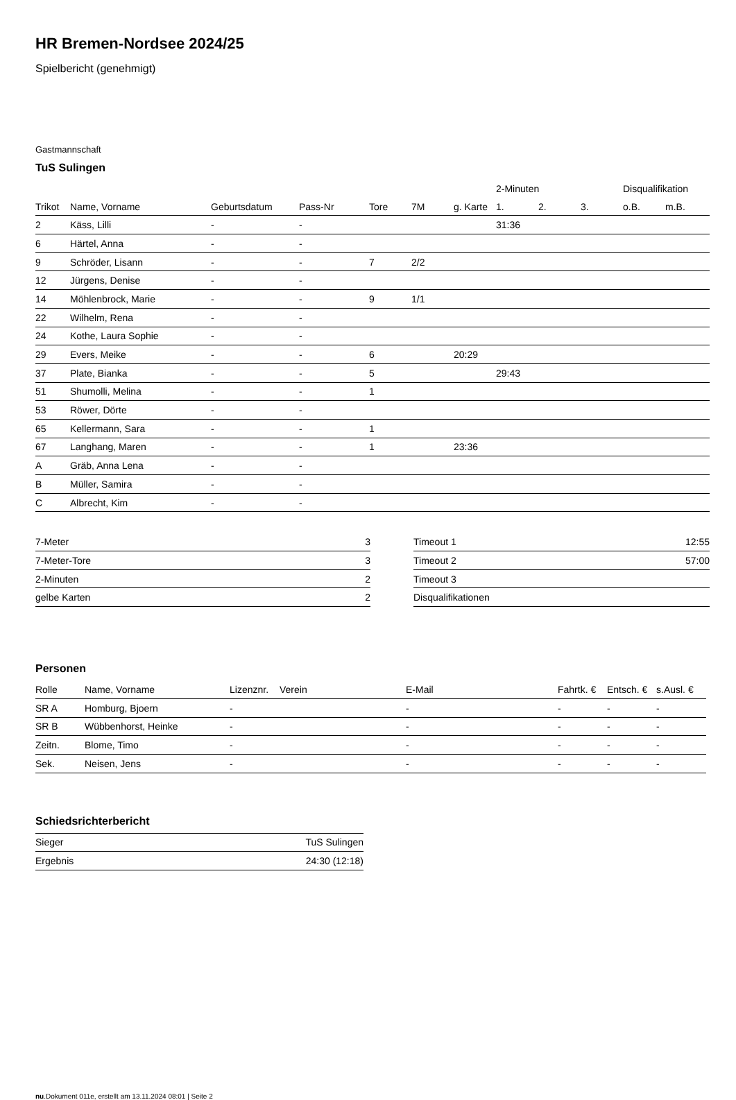HR Bremen-Nordsee 2024/25
Spielbericht (genehmigt)
Gastmannschaft
TuS Sulingen
| | | | | | | | 2-Minuten | | | Disqualifikation | |
| --- | --- | --- | --- | --- | --- | --- | --- | --- | --- | --- | --- |
| Trikot | Name, Vorname | Geburtsdatum | Pass-Nr | Tore | 7M | g. Karte | 1. | 2. | 3. | o.B. | m.B. |
| 2 | Käss, Lilli | - | - | | | | 31:36 | | | | |
| 6 | Härtel, Anna | - | - | | | | | | | | |
| 9 | Schröder, Lisann | - | - | 7 | 2/2 | | | | | | |
| 12 | Jürgens, Denise | - | - | | | | | | | | |
| 14 | Möhlenbrock, Marie | - | - | 9 | 1/1 | | | | | | |
| 22 | Wilhelm, Rena | - | - | | | | | | | | |
| 24 | Kothe, Laura Sophie | - | - | | | | | | | | |
| 29 | Evers, Meike | - | - | 6 | | 20:29 | | | | | |
| 37 | Plate, Bianka | - | - | 5 | | | 29:43 | | | | |
| 51 | Shumolli, Melina | - | - | 1 | | | | | | | |
| 53 | Röwer, Dörte | - | - | | | | | | | | |
| 65 | Kellermann, Sara | - | - | 1 | | | | | | | |
| 67 | Langhang, Maren | - | - | 1 | | 23:36 | | | | | |
| A | Gräb, Anna Lena | - | - | | | | | | | | |
| B | Müller, Samira | - | - | | | | | | | | |
| C | Albrecht, Kim | - | - | | | | | | | | |
| 7-Meter | 3 |
| 7-Meter-Tore | 3 |
| 2-Minuten | 2 |
| gelbe Karten | 2 |
| Timeout 1 | 12:55 |
| Timeout 2 | 57:00 |
| Timeout 3 | |
| Disqualifikationen | |
Personen
| Rolle | Name, Vorname | Lizenznr. | Verein | E-Mail | Fahrtk. € | Entsch. € | s.Ausl. € |
| --- | --- | --- | --- | --- | --- | --- | --- |
| SR A | Homburg, Bjoern | - | | - | - | - | - |
| SR B | Wübbenhorst, Heinke | - | | - | - | - | - |
| Zeitn. | Blome, Timo | - | | - | - | - | - |
| Sek. | Neisen, Jens | - | | - | - | - | - |
Schiedsrichterbericht
| Sieger | TuS Sulingen |
| Ergebnis | 24:30 (12:18) |
nu.Dokument 011e, erstellt am 13.11.2024 08:01 | Seite 2